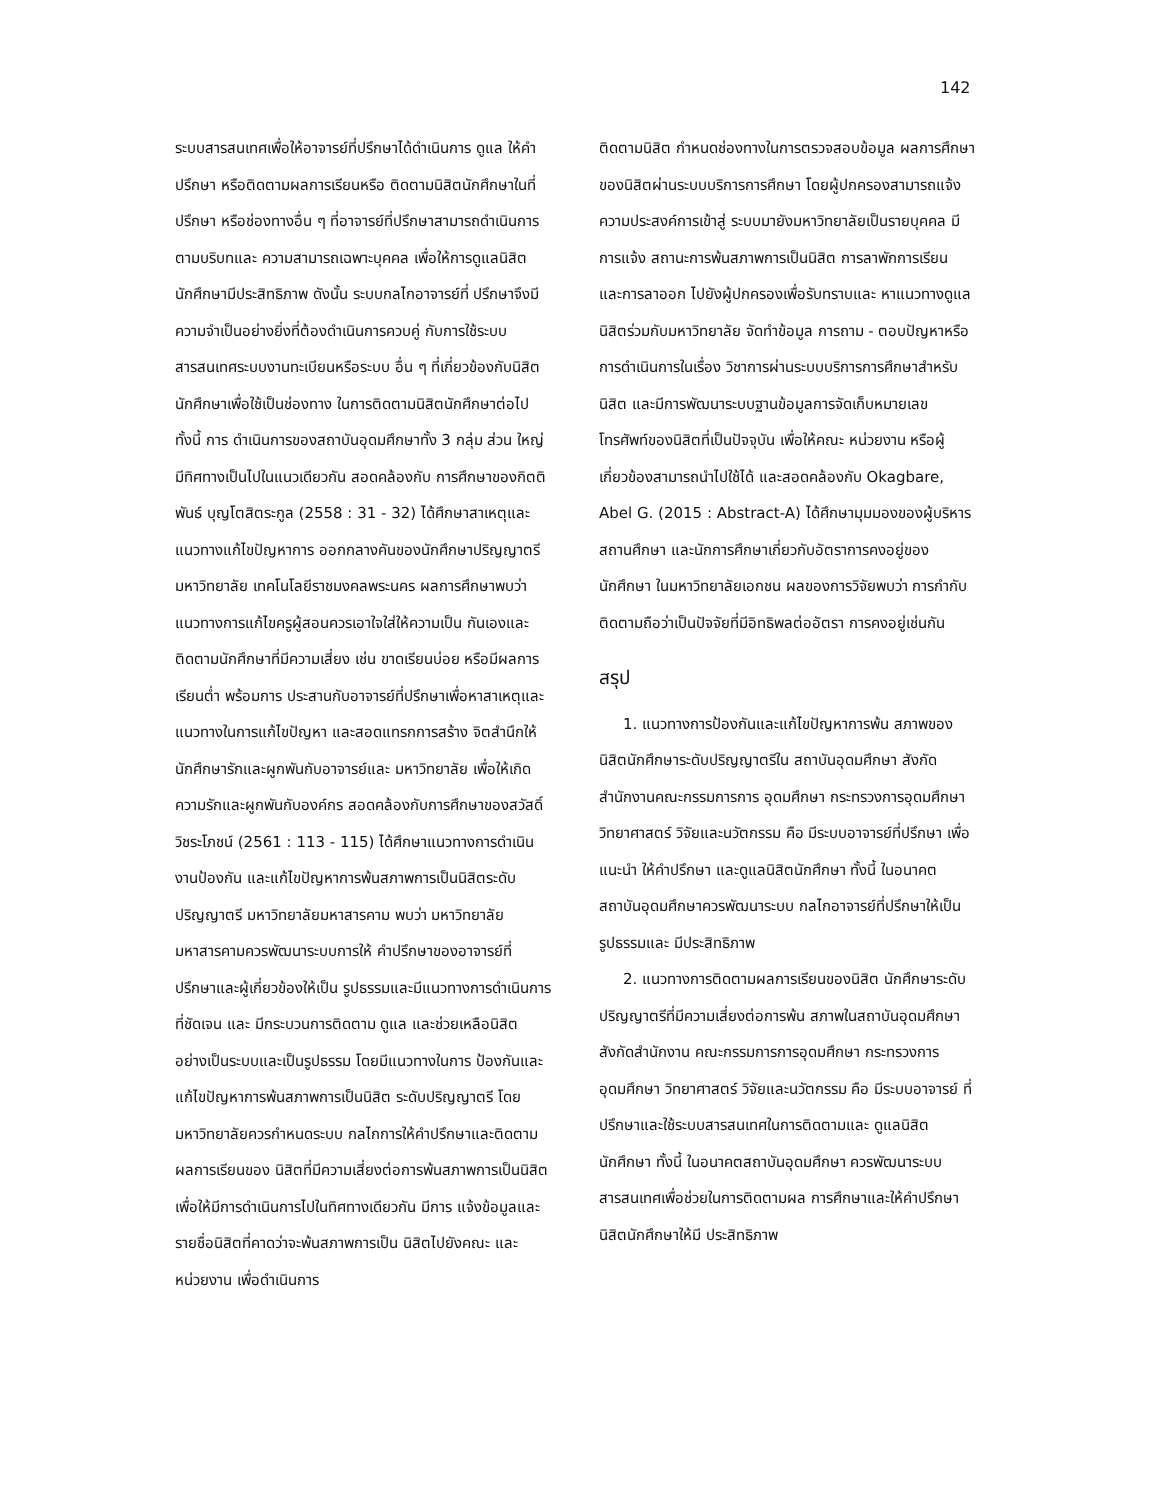142
ระบบสารสนเทศเพื่อให้อาจารย์ที่ปรึกษาได้ดำเนินการ ดูแล ให้คำปรึกษา หรือติดตามผลการเรียนหรือ ติดตามนิสิตนักศึกษาในที่ปรึกษา หรือช่องทางอื่น ๆ ที่อาจารย์ที่ปรึกษาสามารถดำเนินการตามบริบทและ ความสามารถเฉพาะบุคคล เพื่อให้การดูแลนิสิต นักศึกษามีประสิทธิภาพ ดังนั้น ระบบกลไกอาจารย์ที่ ปรึกษาจึงมีความจำเป็นอย่างยิ่งที่ต้องดำเนินการควบคู่ กับการใช้ระบบสารสนเทศระบบงานทะเบียนหรือระบบ อื่น ๆ ที่เกี่ยวข้องกับนิสิตนักศึกษาเพื่อใช้เป็นช่องทาง ในการติดตามนิสิตนักศึกษาต่อไป ทั้งนี้ การ ดำเนินการของสถาบันอุดมศึกษาทั้ง 3 กลุ่ม ส่วน ใหญ่มีทิศทางเป็นไปในแนวเดียวกัน สอดคล้องกับ การศึกษาของกิตติพันธ์ บุญโตสิตระกูล (2558 : 31 - 32) ได้ศึกษาสาเหตุและแนวทางแก้ไขปัญหาการ ออกกลางคันของนักศึกษาปริญญาตรี มหาวิทยาลัย เทคโนโลยีราชมงคลพระนคร ผลการศึกษาพบว่า แนวทางการแก้ไขครูผู้สอนควรเอาใจใส่ให้ความเป็น กันเองและติดตามนักศึกษาที่มีความเสี่ยง เช่น ขาดเรียนบ่อย หรือมีผลการเรียนต่ำ พร้อมการ ประสานกับอาจารย์ที่ปรึกษาเพื่อหาสาเหตุและ แนวทางในการแก้ไขปัญหา และสอดแทรกการสร้าง จิตสำนึกให้นักศึกษารักและผูกพันกับอาจารย์และ มหาวิทยาลัย เพื่อให้เกิดความรักและผูกพันกับองค์กร สอดคล้องกับการศึกษาของสวัสดิ์ วิชระโภชน์ (2561 : 113 - 115) ได้ศึกษาแนวทางการดำเนินงานป้องกัน และแก้ไขปัญหาการพ้นสภาพการเป็นนิสิตระดับ ปริญญาตรี มหาวิทยาลัยมหาสารคาม พบว่า มหาวิทยาลัยมหาสารคามควรพัฒนาระบบการให้ คำปรึกษาของอาจารย์ที่ปรึกษาและผู้เกี่ยวข้องให้เป็น รูปธรรมและมีแนวทางการดำเนินการที่ชัดเจน และ มีกระบวนการติดตาม ดูแล และช่วยเหลือนิสิต อย่างเป็นระบบและเป็นรูปธรรม โดยมีแนวทางในการ ป้องกันและแก้ไขปัญหาการพ้นสภาพการเป็นนิสิต ระดับปริญญาตรี โดยมหาวิทยาลัยควรกำหนดระบบ กลไกการให้คำปรึกษาและติดตามผลการเรียนของ นิสิตที่มีความเสี่ยงต่อการพ้นสภาพการเป็นนิสิต เพื่อให้มีการดำเนินการไปในทิศทางเดียวกัน มีการ แจ้งข้อมูลและรายชื่อนิสิตที่คาดว่าจะพ้นสภาพการเป็น นิสิตไปยังคณะ และหน่วยงาน เพื่อดำเนินการ
ติดตามนิสิต กำหนดช่องทางในการตรวจสอบข้อมูล ผลการศึกษาของนิสิตผ่านระบบบริการการศึกษา โดยผู้ปกครองสามารถแจ้งความประสงค์การเข้าสู่ ระบบมายังมหาวิทยาลัยเป็นรายบุคคล มีการแจ้ง สถานะการพ้นสภาพการเป็นนิสิต การลาพักการเรียน และการลาออก ไปยังผู้ปกครองเพื่อรับทราบและ หาแนวทางดูแลนิสิตร่วมกับมหาวิทยาลัย จัดทำข้อมูล การถาม - ตอบปัญหาหรือการดำเนินการในเรื่อง วิชาการผ่านระบบบริการการศึกษาสำหรับนิสิต และมีการพัฒนาระบบฐานข้อมูลการจัดเก็บหมายเลข โทรศัพท์ของนิสิตที่เป็นปัจจุบัน เพื่อให้คณะ หน่วยงาน หรือผู้เกี่ยวข้องสามารถนำไปใช้ได้ และสอดคล้องกับ Okagbare, Abel G. (2015 : Abstract-A) ได้ศึกษามุมมองของผู้บริหารสถานศึกษา และนักการศึกษาเกี่ยวกับอัตราการคงอยู่ของนักศึกษา ในมหาวิทยาลัยเอกชน ผลของการวิจัยพบว่า การกำกับติดตามถือว่าเป็นปัจจัยที่มีอิทธิพลต่ออัตรา การคงอยู่เช่นกัน
สรุป
1. แนวทางการป้องกันและแก้ไขปัญหาการพ้น สภาพของนิสิตนักศึกษาระดับปริญญาตรีใน สถาบันอุดมศึกษา สังกัดสำนักงานคณะกรรมการการ อุดมศึกษา กระทรวงการอุดมศึกษา วิทยาศาสตร์ วิจัยและนวัตกรรม คือ มีระบบอาจารย์ที่ปรึกษา เพื่อแนะนำ ให้คำปรึกษา และดูแลนิสิตนักศึกษา ทั้งนี้ ในอนาคตสถาบันอุดมศึกษาควรพัฒนาระบบ กลไกอาจารย์ที่ปรึกษาให้เป็นรูปธรรมและ มีประสิทธิภาพ
2. แนวทางการติดตามผลการเรียนของนิสิต นักศึกษาระดับปริญญาตรีที่มีความเสี่ยงต่อการพ้น สภาพในสถาบันอุดมศึกษา สังกัดสำนักงาน คณะกรรมการการอุดมศึกษา กระทรวงการอุดมศึกษา วิทยาศาสตร์ วิจัยและนวัตกรรม คือ มีระบบอาจารย์ ที่ปรึกษาและใช้ระบบสารสนเทศในการติดตามและ ดูแลนิสิตนักศึกษา ทั้งนี้ ในอนาคตสถาบันอุดมศึกษา ควรพัฒนาระบบสารสนเทศเพื่อช่วยในการติดตามผล การศึกษาและให้คำปรึกษานิสิตนักศึกษาให้มี ประสิทธิภาพ